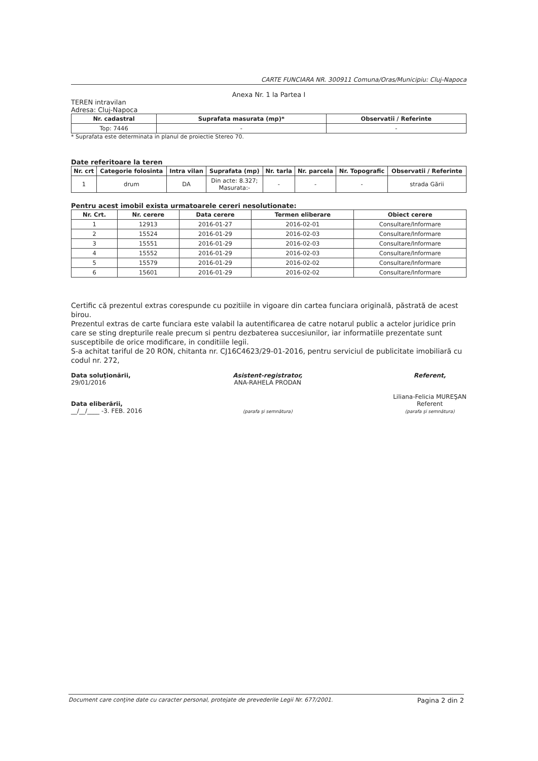CARTE FUNCIARA NR. 300911 Comuna/Oras/Municipiu: Cluj-Napoca
Anexa Nr. 1 la Partea I
TEREN intravilan
Adresa: Cluj-Napoca
| Nr. cadastral | Suprafata masurata (mp)* | Observatii / Referinte |
| --- | --- | --- |
| Top: 7446 | - | - |
* Suprafata este determinata in planul de proiectie Stereo 70.
Date referitoare la teren
| Nr. crt | Categorie folosinta | Intra vilan | Suprafata (mp) | Nr. tarla | Nr. parcela | Nr. Topografic | Observatii / Referinte |
| --- | --- | --- | --- | --- | --- | --- | --- |
| 1 | drum | DA | Din acte: 8.327; Masurata:- | - | - | - | strada Gării |
Pentru acest imobil exista urmatoarele cereri nesolutionate:
| Nr. Crt. | Nr. cerere | Data cerere | Termen eliberare | Obiect cerere |
| --- | --- | --- | --- | --- |
| 1 | 12913 | 2016-01-27 | 2016-02-01 | Consultare/Informare |
| 2 | 15524 | 2016-01-29 | 2016-02-03 | Consultare/Informare |
| 3 | 15551 | 2016-01-29 | 2016-02-03 | Consultare/Informare |
| 4 | 15552 | 2016-01-29 | 2016-02-03 | Consultare/Informare |
| 5 | 15579 | 2016-01-29 | 2016-02-02 | Consultare/Informare |
| 6 | 15601 | 2016-01-29 | 2016-02-02 | Consultare/Informare |
Certific că prezentul extras corespunde cu pozitiile in vigoare din cartea funciara originală, păstrată de acest birou.
Prezentul extras de carte funciara este valabil la autentificarea de catre notarul public a actelor juridice prin care se sting drepturile reale precum si pentru dezbaterea succesiunilor, iar informatiile prezentate sunt susceptibile de orice modificare, in conditiile legii.
S-a achitat tariful de 20 RON, chitanta nr. CJ16C4623/29-01-2016, pentru serviciul de publicitate imobiliară cu codul nr. 272,
Data soluţionării,
29/01/2016
Data eliberării,
__/__/____ -3. FEB. 2016
Asistent-registrator,
ANA-RAHELA PRODAN
(parafa şi semnătura)
Referent,
Liliana-Felicia MUREŞAN
Referent
(parafa şi semnătura)
Document care conţine date cu caracter personal, protejate de prevederile Legii Nr. 677/2001. Pagina 2 din 2